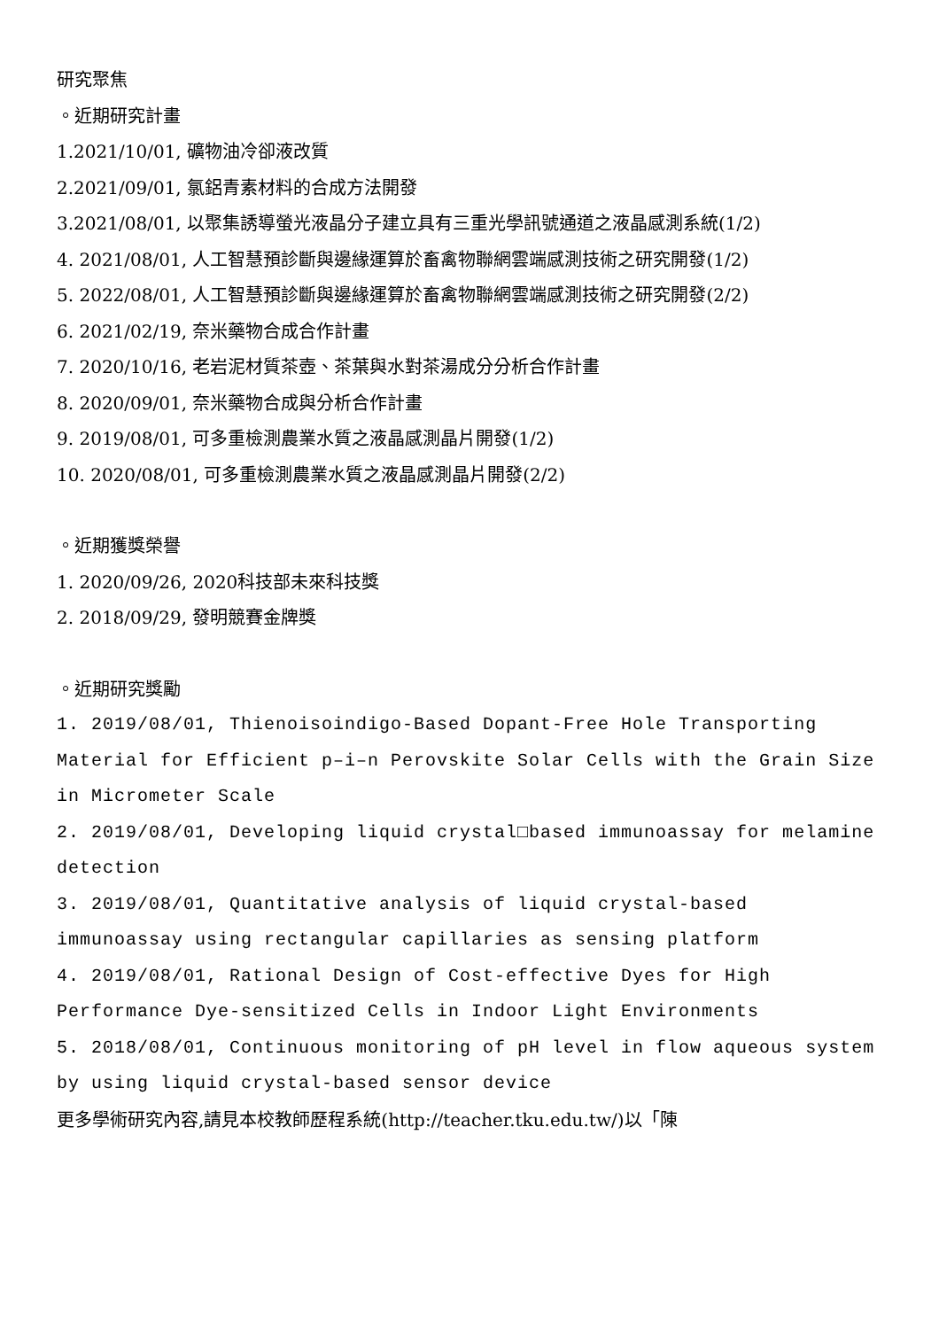研究聚焦
。近期研究計畫
1.2021/10/01, 礦物油冷卻液改質
2.2021/09/01, 氯鋁青素材料的合成方法開發
3.2021/08/01, 以聚集誘導螢光液晶分子建立具有三重光學訊號通道之液晶感測系統(1/2)
4. 2021/08/01, 人工智慧預診斷與邊緣運算於畜禽物聯網雲端感測技術之研究開發(1/2)
5. 2022/08/01, 人工智慧預診斷與邊緣運算於畜禽物聯網雲端感測技術之研究開發(2/2)
6. 2021/02/19, 奈米藥物合成合作計畫
7. 2020/10/16, 老岩泥材質茶壺、茶葉與水對茶湯成分分析合作計畫
8. 2020/09/01, 奈米藥物合成與分析合作計畫
9. 2019/08/01, 可多重檢測農業水質之液晶感測晶片開發(1/2)
10. 2020/08/01, 可多重檢測農業水質之液晶感測晶片開發(2/2)
。近期獲獎榮譽
1. 2020/09/26, 2020科技部未來科技獎
2. 2018/09/29, 發明競賽金牌獎
。近期研究獎勵
1. 2019/08/01, Thienoisoindigo-Based Dopant-Free Hole Transporting Material for Efficient p–i–n Perovskite Solar Cells with the Grain Size in Micrometer Scale
2. 2019/08/01, Developing liquid crystal□based immunoassay for melamine detection
3. 2019/08/01, Quantitative analysis of liquid crystal-based immunoassay using rectangular capillaries as sensing platform
4. 2019/08/01, Rational Design of Cost-effective Dyes for High Performance Dye-sensitized Cells in Indoor Light Environments
5. 2018/08/01, Continuous monitoring of pH level in flow aqueous system by using liquid crystal-based sensor device
更多學術研究內容,請見本校教師歷程系統(http://teacher.tku.edu.tw/)以「陳